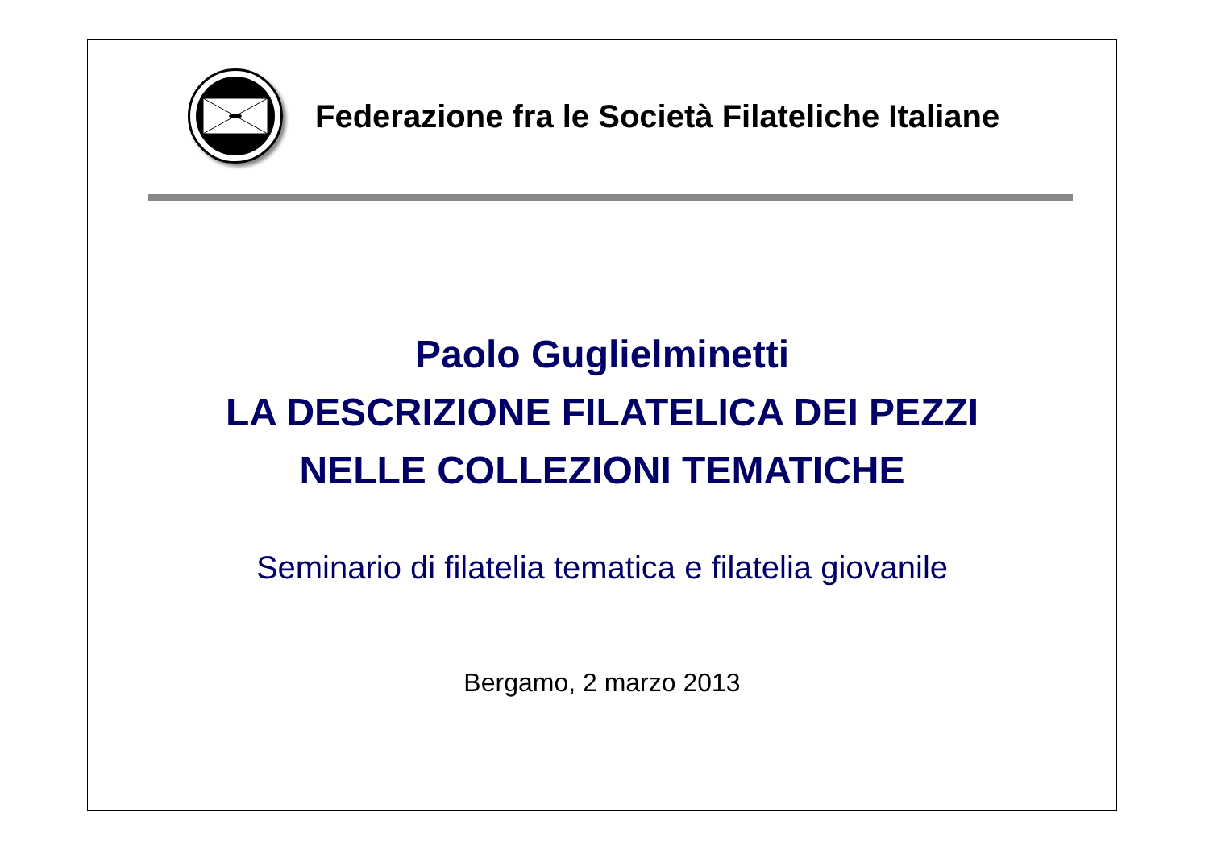Federazione fra le Società Filateliche Italiane
Paolo Guglielminetti
LA DESCRIZIONE FILATELICA DEI PEZZI
NELLE COLLEZIONI TEMATICHE
Seminario di filatelia tematica e filatelia giovanile
Bergamo, 2 marzo 2013